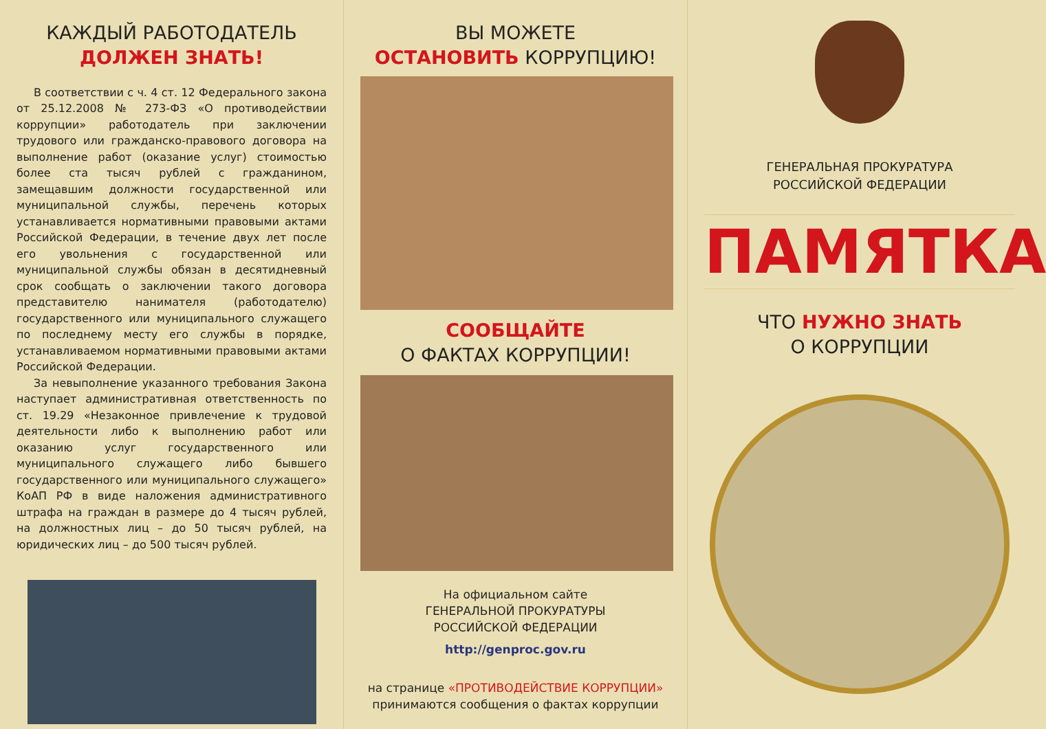КАЖДЫЙ РАБОТОДАТЕЛЬ
ДОЛЖЕН ЗНАТЬ!
В соответствии с ч. 4 ст. 12 Федерального закона от 25.12.2008 № 273-ФЗ «О противодействии коррупции» работодатель при заключении трудового или гражданско-правового договора на выполнение работ (оказание услуг) стоимостью более ста тысяч рублей с гражданином, замещавшим должности государственной или муниципальной службы, перечень которых устанавливается нормативными правовыми актами Российской Федерации, в течение двух лет после его увольнения с государственной или муниципальной службы обязан в десятидневный срок сообщать о заключении такого договора представителю нанимателя (работодателю) государственного или муниципального служащего по последнему месту его службы в порядке, устанавливаемом нормативными правовыми актами Российской Федерации.
За невыполнение указанного требования Закона наступает административная ответственность по ст. 19.29 «Незаконное привлечение к трудовой деятельности либо к выполнению работ или оказанию услуг государственного или муниципального служащего либо бывшего государственного или муниципального служащего» КоАП РФ в виде наложения административного штрафа на граждан в размере до 4 тысяч рублей, на должностных лиц – до 50 тысяч рублей, на юридических лиц – до 500 тысяч рублей.
ВЫ МОЖЕТЕ
ОСТАНОВИТЬ КОРРУПЦИЮ!
СООБЩАЙТЕ
О ФАКТАХ КОРРУПЦИИ!
На официальном сайте
ГЕНЕРАЛЬНОЙ ПРОКУРАТУРЫ
РОССИЙСКОЙ ФЕДЕРАЦИИ
http://genproc.gov.ru
на странице «ПРОТИВОДЕЙСТВИЕ КОРРУПЦИИ»
принимаются сообщения о фактах коррупции
ГЕНЕРАЛЬНАЯ ПРОКУРАТУРА
РОССИЙСКОЙ ФЕДЕРАЦИИ
ПАМЯТКА
ЧТО НУЖНО ЗНАТЬ
О КОРРУПЦИИ